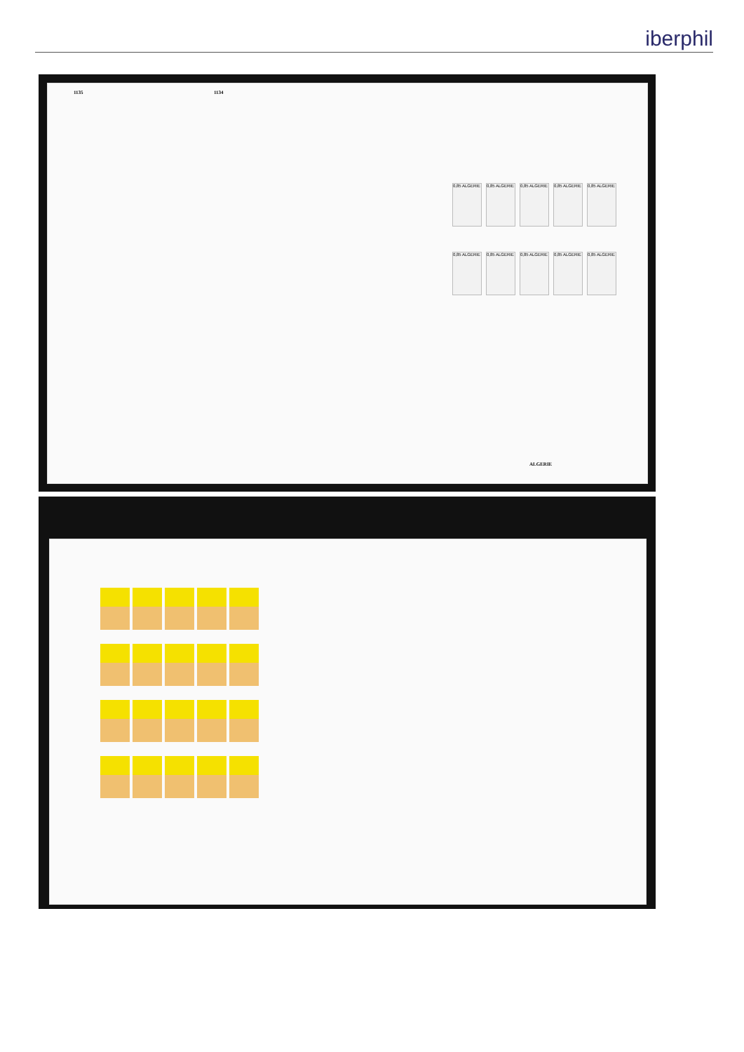iberphil
0,85 ALGERIE
0,85 ALGERIE
0,85 ALGERIE
0,85 ALGERIE
0,85 ALGERIE
0,85 ALGERIE
0,85 ALGERIE
0,85 ALGERIE
0,85 ALGERIE
0,85 ALGERIE
ALGERIE
1135 1134